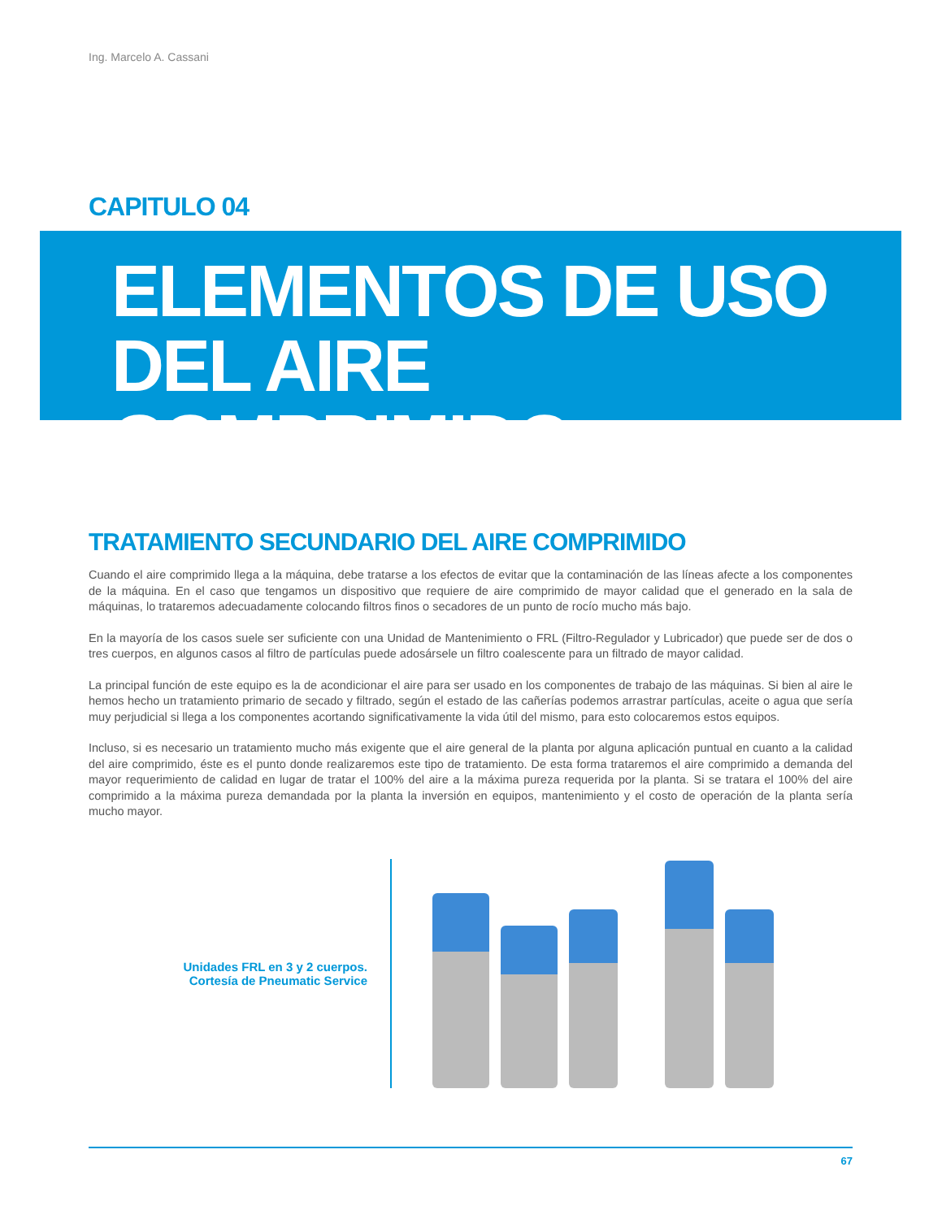Ing. Marcelo A. Cassani
CAPITULO 04
ELEMENTOS DE USO
DEL AIRE COMPRIMIDO
TRATAMIENTO SECUNDARIO DEL AIRE COMPRIMIDO
Cuando el aire comprimido llega a la máquina, debe tratarse a los efectos de evitar que la contaminación de las líneas afecte a los componentes de la máquina. En el caso que tengamos un dispositivo que requiere de aire comprimido de mayor calidad que el generado en la sala de máquinas, lo trataremos adecuadamente colocando filtros finos o secadores de un punto de rocío mucho más bajo.
En la mayoría de los casos suele ser suficiente con una Unidad de Mantenimiento o FRL (Filtro-Regulador y Lubricador) que puede ser de dos o tres cuerpos, en algunos casos al filtro de partículas puede adosársele un filtro coalescente para un filtrado de mayor calidad.
La principal función de este equipo es la de acondicionar el aire para ser usado en los componentes de trabajo de las máquinas. Si bien al aire le hemos hecho un tratamiento primario de secado y filtrado, según el estado de las cañerías podemos arrastrar partículas, aceite o agua que sería muy perjudicial si llega a los componentes acortando significativamente la vida útil del mismo, para esto colocaremos estos equipos.
Incluso, si es necesario un tratamiento mucho más exigente que el aire general de la planta por alguna aplicación puntual en cuanto a la calidad del aire comprimido, éste es el punto donde realizaremos este tipo de tratamiento. De esta forma trataremos el aire comprimido a demanda del mayor requerimiento de calidad en lugar de tratar el 100% del aire a la máxima pureza requerida por la planta. Si se tratara el 100% del aire comprimido a la máxima pureza demandada por la planta la inversión en equipos, mantenimiento y el costo de operación de la planta sería mucho mayor.
Unidades FRL en 3 y 2 cuerpos.
Cortesía de Pneumatic Service
67